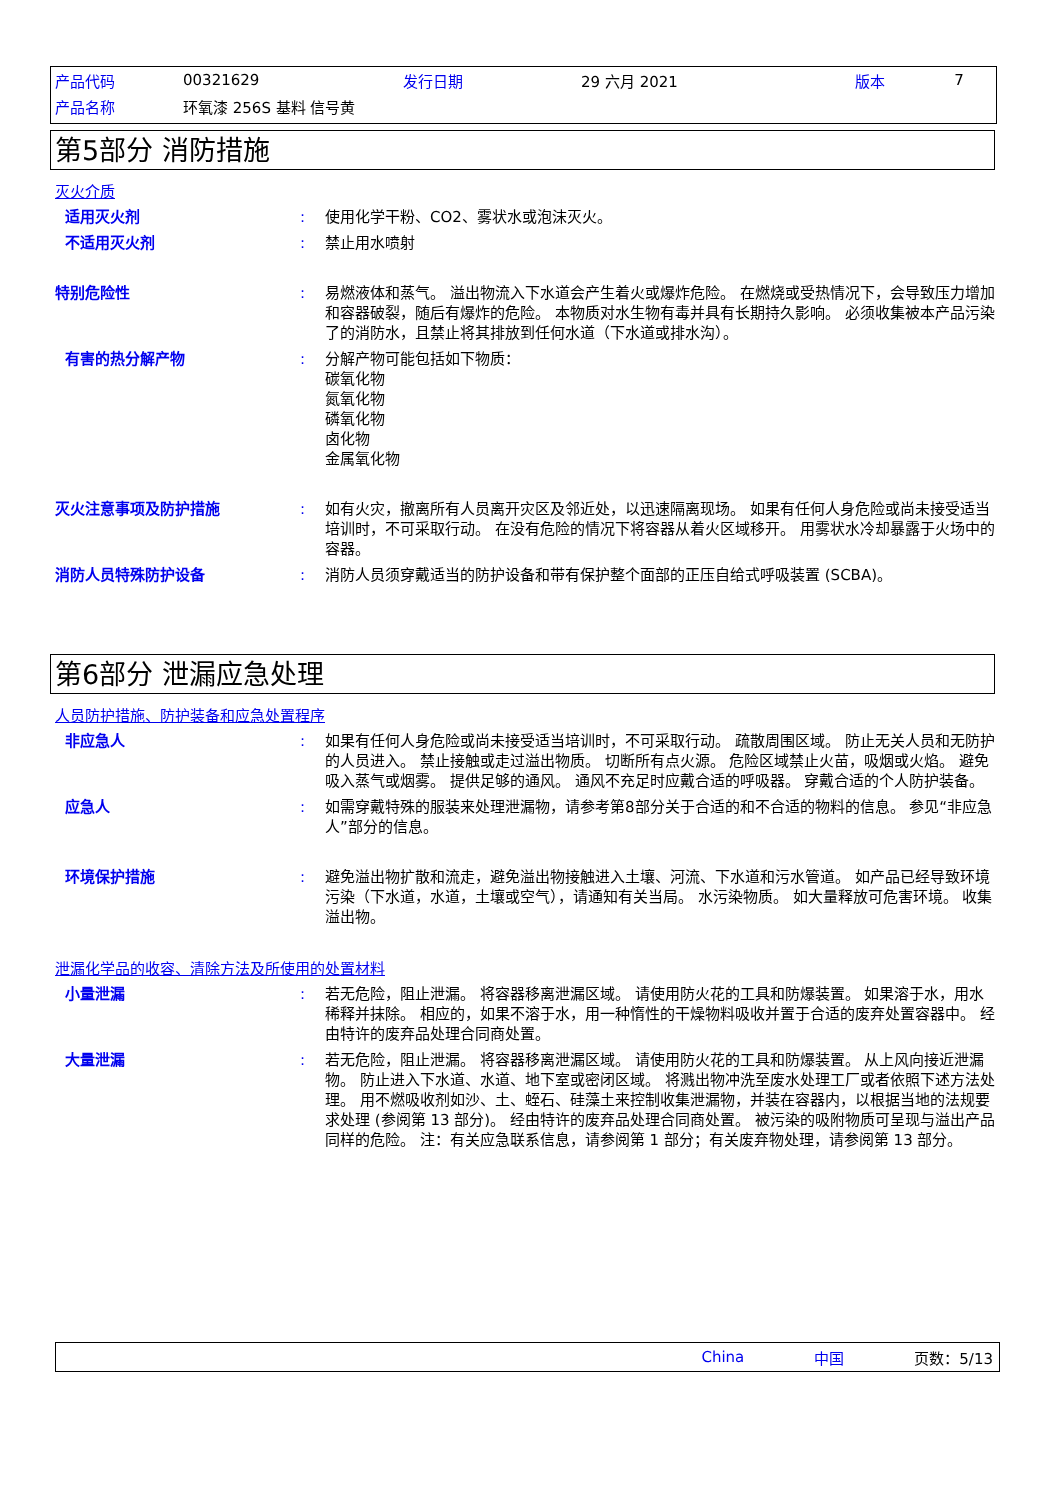| 产品代码 | 00321629 | 发行日期 | 29 六月 2021 | 版本 | 7 |
| 产品名称 | 环氧漆 256S 基料 信号黄 | | | | |
第5部分 消防措施
灭火介质
适用灭火剂 : 使用化学干粉、CO2、雾状水或泡沫灭火。
不适用灭火剂 : 禁止用水喷射
特别危险性 : 易燃液体和蒸气。 溢出物流入下水道会产生着火或爆炸危险。 在燃烧或受热情况下，会导致压力增加和容器破裂，随后有爆炸的危险。 本物质对水生物有毒并具有长期持久影响。 必须收集被本产品污染了的消防水，且禁止将其排放到任何水道（下水道或排水沟）。
有害的热分解产物 : 分解产物可能包括如下物质：
碳氧化物
氮氧化物
磷氧化物
卤化物
金属氧化物
灭火注意事项及防护措施 : 如有火灾，撤离所有人员离开灾区及邻近处，以迅速隔离现场。 如果有任何人身危险或尚未接受适当培训时，不可采取行动。 在没有危险的情况下将容器从着火区域移开。 用雾状水冷却暴露于火场中的容器。
消防人员特殊防护设备 : 消防人员须穿戴适当的防护设备和带有保护整个面部的正压自给式呼吸装置 (SCBA)。
第6部分 泄漏应急处理
人员防护措施、防护装备和应急处置程序
非应急人 : 如果有任何人身危险或尚未接受适当培训时，不可采取行动。 疏散周围区域。 防止无关人员和无防护的人员进入。 禁止接触或走过溢出物质。 切断所有点火源。 危险区域禁止火苗，吸烟或火焰。 避免吸入蒸气或烟雾。 提供足够的通风。 通风不充足时应戴合适的呼吸器。 穿戴合适的个人防护装备。
应急人 : 如需穿戴特殊的服装来处理泄漏物，请参考第8部分关于合适的和不合适的物料的信息。 参见“非应急人”部分的信息。
环境保护措施 : 避免溢出物扩散和流走，避免溢出物接触进入土壤、河流、下水道和污水管道。 如产品已经导致环境污染（下水道，水道，土壤或空气），请通知有关当局。 水污染物质。 如大量释放可危害环境。 收集溢出物。
泄漏化学品的收容、清除方法及所使用的处置材料
小量泄漏 : 若无危险，阻止泄漏。 将容器移离泄漏区域。 请使用防火花的工具和防爆装置。 如果溶于水，用水稀释并抹除。 相应的，如果不溶于水，用一种惰性的干燥物料吸收并置于合适的废弃处置容器中。 经由特许的废弃品处理合同商处置。
大量泄漏 : 若无危险，阻止泄漏。 将容器移离泄漏区域。 请使用防火花的工具和防爆装置。 从上风向接近泄漏物。 防止进入下水道、水道、地下室或密闭区域。 将溅出物冲洗至废水处理工厂或者依照下述方法处理。 用不燃吸收剂如沙、土、蛭石、硅藻土来控制收集泄漏物，并装在容器内，以根据当地的法规要求处理 (参阅第 13 部分)。 经由特许的废弃品处理合同商处置。 被污染的吸附物质可呈现与溢出产品同样的危险。 注：有关应急联系信息，请参阅第 1 部分；有关废弃物处理，请参阅第 13 部分。
China 中国 页数：5/13